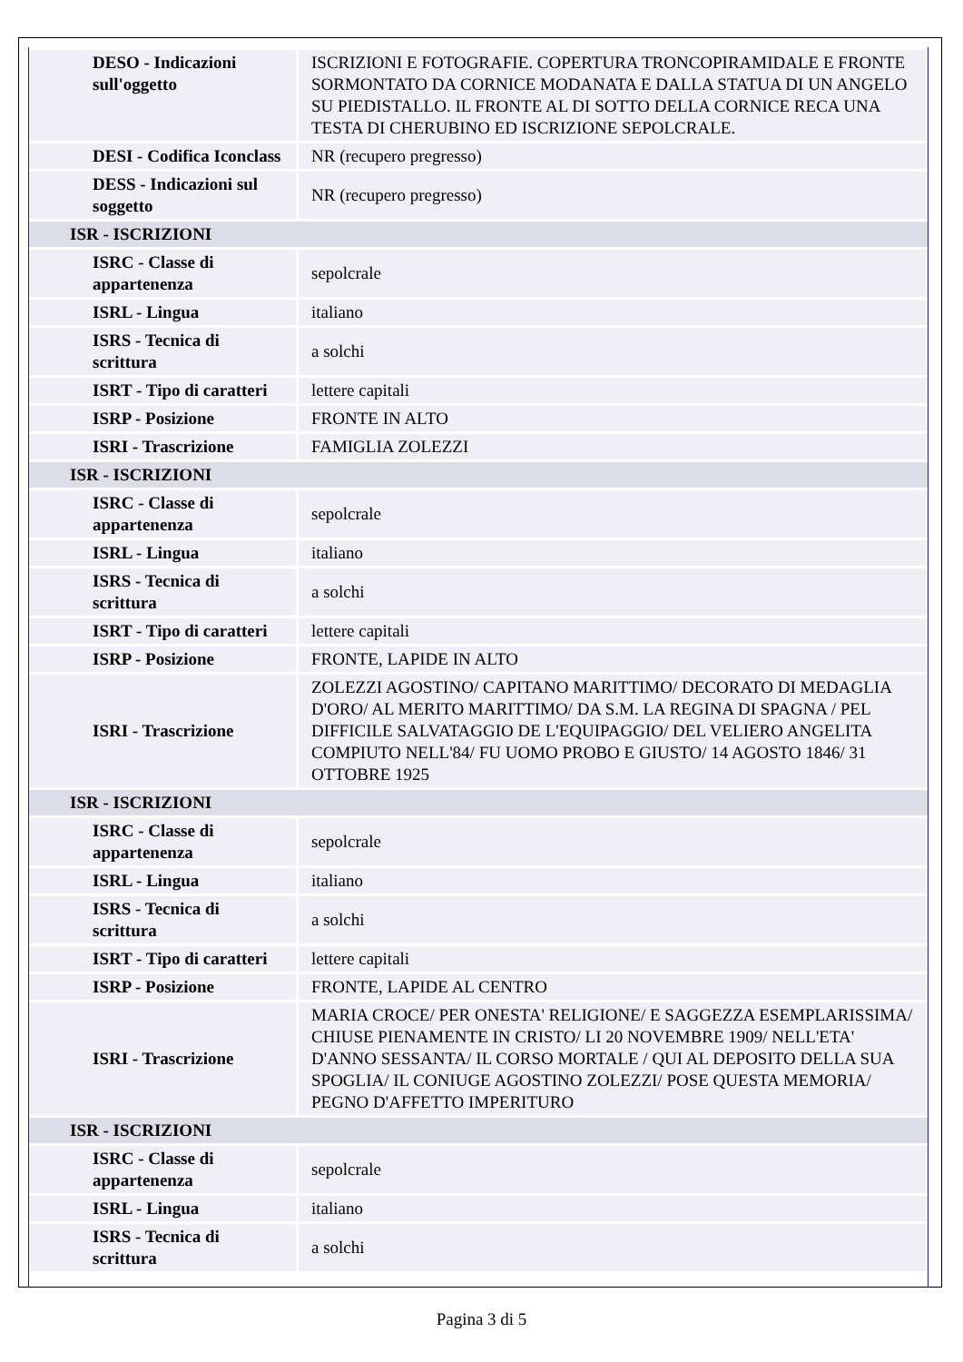| DESO - Indicazioni sull'oggetto | ISCRIZIONI E FOTOGRAFIE. COPERTURA TRONCOPIRAMIDALE E FRONTE SORMONTATO DA CORNICE MODANATA E DALLA STATUA DI UN ANGELO SU PIEDISTALLO. IL FRONTE AL DI SOTTO DELLA CORNICE RECA UNA TESTA DI CHERUBINO ED ISCRIZIONE SEPOLCRALE. |
| DESI - Codifica Iconclass | NR (recupero pregresso) |
| DESS - Indicazioni sul soggetto | NR (recupero pregresso) |
| ISR - ISCRIZIONI | |
| ISRC - Classe di appartenenza | sepolcrale |
| ISRL - Lingua | italiano |
| ISRS - Tecnica di scrittura | a solchi |
| ISRT - Tipo di caratteri | lettere capitali |
| ISRP - Posizione | FRONTE IN ALTO |
| ISRI - Trascrizione | FAMIGLIA ZOLEZZI |
| ISR - ISCRIZIONI | |
| ISRC - Classe di appartenenza | sepolcrale |
| ISRL - Lingua | italiano |
| ISRS - Tecnica di scrittura | a solchi |
| ISRT - Tipo di caratteri | lettere capitali |
| ISRP - Posizione | FRONTE, LAPIDE IN ALTO |
| ISRI - Trascrizione | ZOLEZZI AGOSTINO/ CAPITANO MARITTIMO/ DECORATO DI MEDAGLIA D'ORO/ AL MERITO MARITTIMO/ DA S.M. LA REGINA DI SPAGNA / PEL DIFFICILE SALVATAGGIO DE L'EQUIPAGGIO/ DEL VELIERO ANGELITA COMPIUTO NELL'84/ FU UOMO PROBO E GIUSTO/ 14 AGOSTO 1846/ 31 OTTOBRE 1925 |
| ISR - ISCRIZIONI | |
| ISRC - Classe di appartenenza | sepolcrale |
| ISRL - Lingua | italiano |
| ISRS - Tecnica di scrittura | a solchi |
| ISRT - Tipo di caratteri | lettere capitali |
| ISRP - Posizione | FRONTE, LAPIDE AL CENTRO |
| ISRI - Trascrizione | MARIA CROCE/ PER ONESTA' RELIGIONE/ E SAGGEZZA ESEMPLARISSIMA/ CHIUSE PIENAMENTE IN CRISTO/ LI 20 NOVEMBRE 1909/ NELL'ETA' D'ANNO SESSANTA/ IL CORSO MORTALE / QUI AL DEPOSITO DELLA SUA SPOGLIA/ IL CONIUGE AGOSTINO ZOLEZZI/ POSE QUESTA MEMORIA/ PEGNO D'AFFETTO IMPERITURO |
| ISR - ISCRIZIONI | |
| ISRC - Classe di appartenenza | sepolcrale |
| ISRL - Lingua | italiano |
| ISRS - Tecnica di scrittura | a solchi |
Pagina 3 di 5